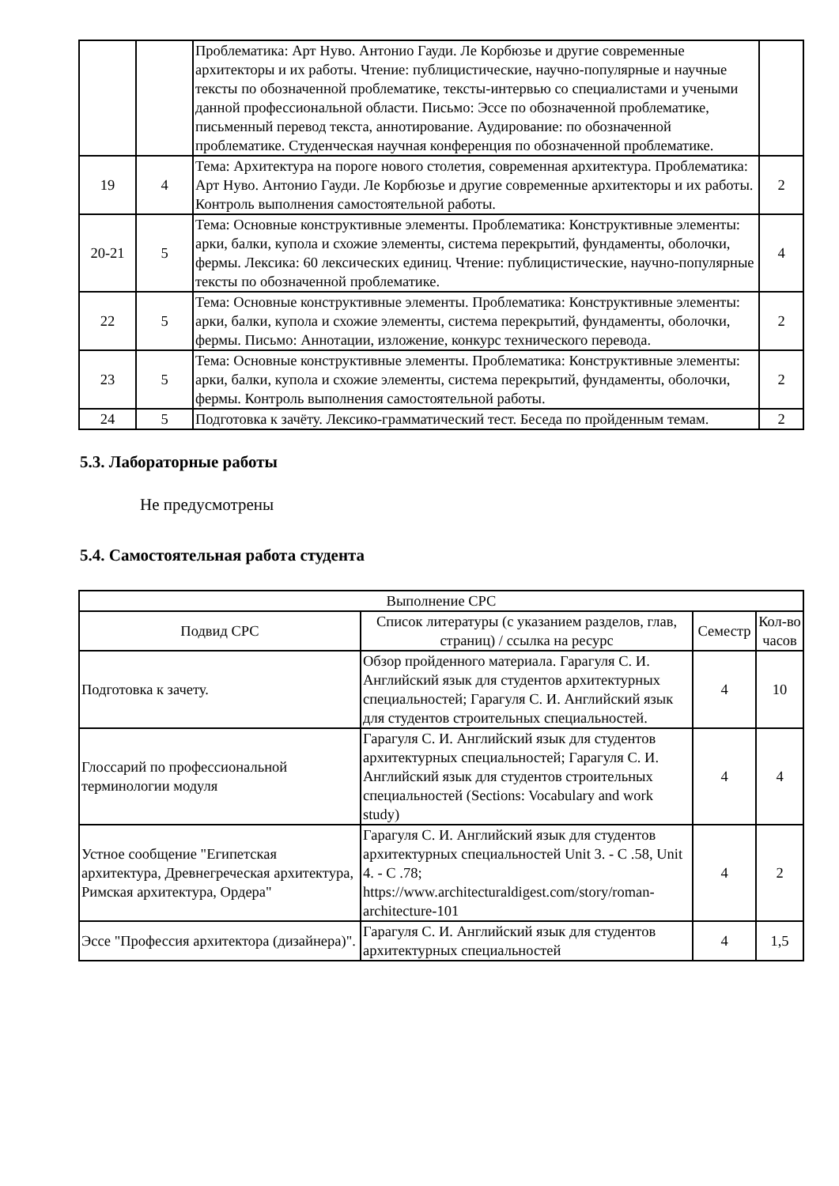| | | Проблематика: Арт Нуво. Антонио Гауди. Ле Корбюзье и другие современные архитекторы и их работы. Чтение: публицистические, научно-популярные и научные тексты по обозначенной проблематике, тексты-интервью со специалистами и учеными данной профессиональной области. Письмо: Эссе по обозначенной проблематике, письменный перевод текста, аннотирование. Аудирование: по обозначенной проблематике. Студенческая научная конференция по обозначенной проблематике. | |
| 19 | 4 | Тема: Архитектура на пороге нового столетия, современная архитектура. Проблематика: Арт Нуво. Антонио Гауди. Ле Корбюзье и другие современные архитекторы и их работы. Контроль выполнения самостоятельной работы. | 2 |
| 20-21 | 5 | Тема: Основные конструктивные элементы. Проблематика: Конструктивные элементы: арки, балки, купола и схожие элементы, система перекрытий, фундаменты, оболочки, фермы. Лексика: 60 лексических единиц. Чтение: публицистические, научно-популярные тексты по обозначенной проблематике. | 4 |
| 22 | 5 | Тема: Основные конструктивные элементы. Проблематика: Конструктивные элементы: арки, балки, купола и схожие элементы, система перекрытий, фундаменты, оболочки, фермы. Письмо: Аннотации, изложение, конкурс технического перевода. | 2 |
| 23 | 5 | Тема: Основные конструктивные элементы. Проблематика: Конструктивные элементы: арки, балки, купола и схожие элементы, система перекрытий, фундаменты, оболочки, фермы. Контроль выполнения самостоятельной работы. | 2 |
| 24 | 5 | Подготовка к зачёту. Лексико-грамматический тест. Беседа по пройденным темам. | 2 |
5.3. Лабораторные работы
Не предусмотрены
5.4. Самостоятельная работа студента
| Выполнение СРС | | | |
| Подвид СРС | Список литературы (с указанием разделов, глав, страниц) / ссылка на ресурс | Семестр | Кол-во часов |
| Подготовка к зачету. | Обзор пройденного материала. Гарагуля С. И. Английский язык для студентов архитектурных специальностей; Гарагуля С. И. Английский язык для студентов строительных специальностей. | 4 | 10 |
| Глоссарий по профессиональной терминологии модуля | Гарагуля С. И. Английский язык для студентов архитектурных специальностей; Гарагуля С. И. Английский язык для студентов строительных специальностей (Sections: Vocabulary and work study) | 4 | 4 |
| Устное сообщение "Египетская архитектура, Древнегреческая архитектура, Римская архитектура, Ордера" | Гарагуля С. И. Английский язык для студентов архитектурных специальностей Unit 3. - С .58, Unit 4. - С .78; https://www.architecturaldigest.com/story/roman-architecture-101 | 4 | 2 |
| Эссе "Профессия архитектора (дизайнера)". | Гарагуля С. И. Английский язык для студентов архитектурных специальностей | 4 | 1,5 |